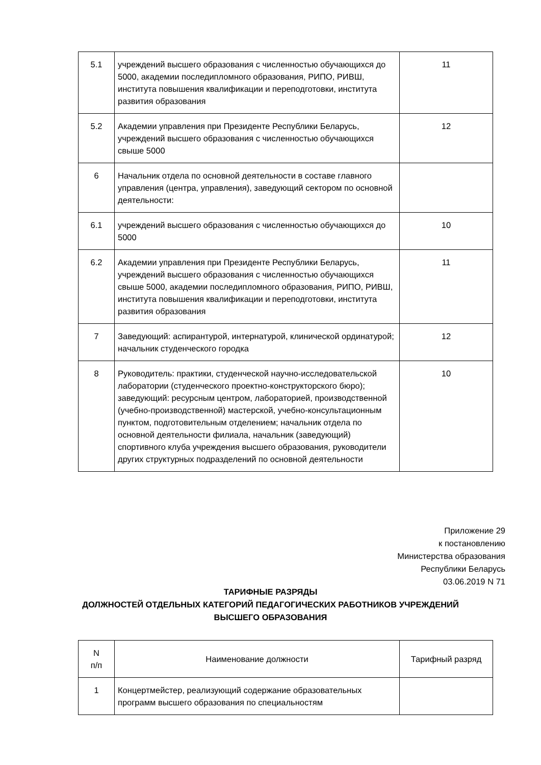| 5.1 | учреждений высшего образования с численностью обучающихся до 5000, академии последипломного образования, РИПО, РИВШ, института повышения квалификации и переподготовки, института развития образования | 11 |
| 5.2 | Академии управления при Президенте Республики Беларусь, учреждений высшего образования с численностью обучающихся свыше 5000 | 12 |
| 6 | Начальник отдела по основной деятельности в составе главного управления (центра, управления), заведующий сектором по основной деятельности: | |
| 6.1 | учреждений высшего образования с численностью обучающихся до 5000 | 10 |
| 6.2 | Академии управления при Президенте Республики Беларусь, учреждений высшего образования с численностью обучающихся свыше 5000, академии последипломного образования, РИПО, РИВШ, института повышения квалификации и переподготовки, института развития образования | 11 |
| 7 | Заведующий: аспирантурой, интернатурой, клинической ординатурой; начальник студенческого городка | 12 |
| 8 | Руководитель: практики, студенческой научно-исследовательской лаборатории (студенческого проектно-конструкторского бюро); заведующий: ресурсным центром, лабораторией, производственной (учебно-производственной) мастерской, учебно-консультационным пунктом, подготовительным отделением; начальник отдела по основной деятельности филиала, начальник (заведующий) спортивного клуба учреждения высшего образования, руководители других структурных подразделений по основной деятельности | 10 |
Приложение 29
к постановлению
Министерства образования
Республики Беларусь
03.06.2019 N 71
ТАРИФНЫЕ РАЗРЯДЫ
ДОЛЖНОСТЕЙ ОТДЕЛЬНЫХ КАТЕГОРИЙ ПЕДАГОГИЧЕСКИХ РАБОТНИКОВ УЧРЕЖДЕНИЙ
ВЫСШЕГО ОБРАЗОВАНИЯ
| N п/п | Наименование должности | Тарифный разряд |
| --- | --- | --- |
| 1 | Концертмейстер, реализующий содержание образовательных программ высшего образования по специальностям | |